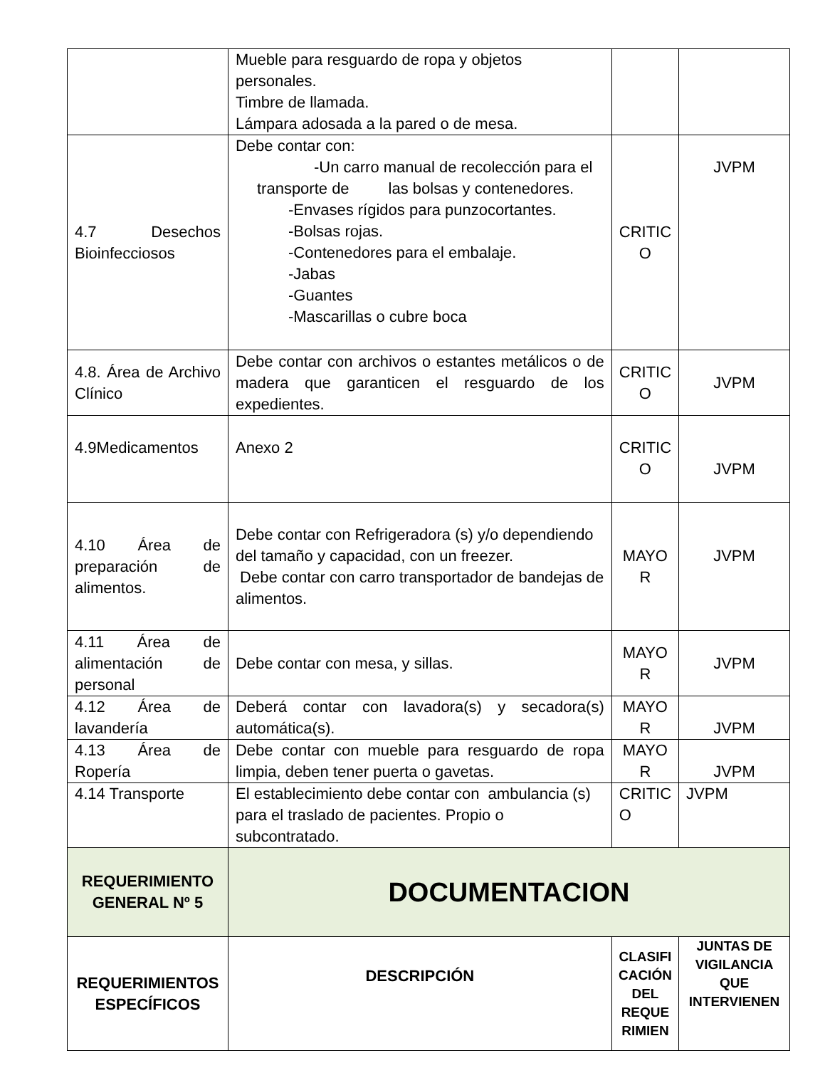| | Mueble para resguardo de ropa y objetos personales. Timbre de llamada. Lámpara adosada a la pared o de mesa. | | |
| 4.7 Desechos Bioinfecciosos | Debe contar con: -Un carro manual de recolección para el transporte de las bolsas y contenedores. -Envases rígidos para punzocortantes. -Bolsas rojas. -Contenedores para el embalaje. -Jabas -Guantes -Mascarillas o cubre boca | CRITIC O | JVPM |
| 4.8. Área de Archivo Clínico | Debe contar con archivos o estantes metálicos o de madera que garanticen el resguardo de los expedientes. | CRITIC O | JVPM |
| 4.9Medicamentos | Anexo 2 | CRITIC O | JVPM |
| 4.10 Área de preparación de alimentos. | Debe contar con Refrigeradora (s) y/o dependiendo del tamaño y capacidad, con un freezer. Debe contar con carro transportador de bandejas de alimentos. | MAYO R | JVPM |
| 4.11 Área de alimentación de personal | Debe contar con mesa, y sillas. | MAYO R | JVPM |
| 4.12 Área de lavandería | Deberá contar con lavadora(s) y secadora(s) automática(s). | MAYO R | JVPM |
| 4.13 Área de Ropería | Debe contar con mueble para resguardo de ropa limpia, deben tener puerta o gavetas. | MAYO R | JVPM |
| 4.14 Transporte | El establecimiento debe contar con ambulancia (s) para el traslado de pacientes. Propio o subcontratado. | CRITIC O | JVPM |
| REQUERIMIENTO GENERAL Nº 5 | DOCUMENTACION | | |
| REQUERIMIENTOS ESPECÍFICOS | DESCRIPCIÓN | CLASIFI CACIÓN DEL REQUE RIMIEN | JUNTAS DE VIGILANCIA QUE INTERVIENEN |